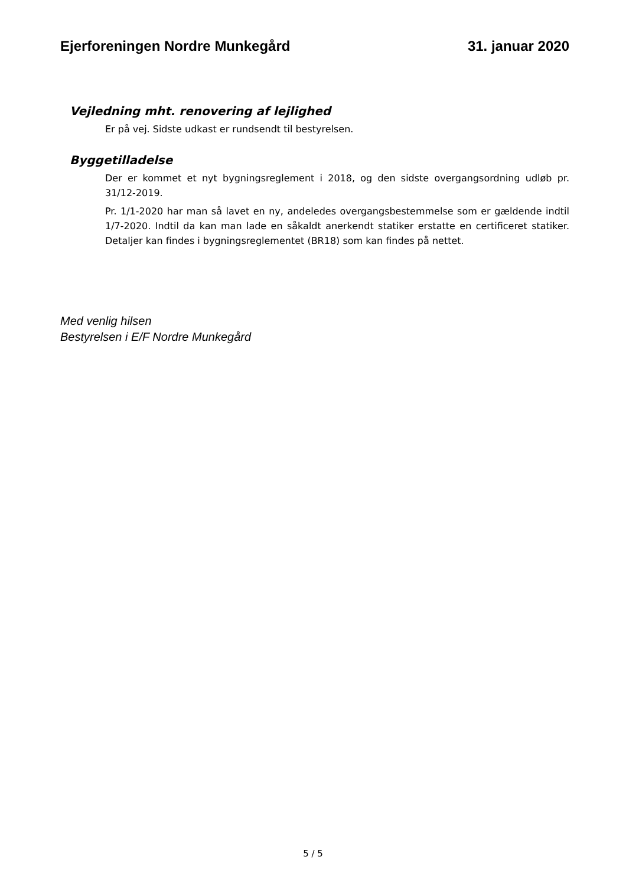Ejerforeningen Nordre Munkegård 31. januar 2020
Vejledning mht. renovering af lejlighed
Er på vej. Sidste udkast er rundsendt til bestyrelsen.
Byggetilladelse
Der er kommet et nyt bygningsreglement i 2018, og den sidste overgangsordning udløb pr. 31/12-2019.
Pr. 1/1-2020 har man så lavet en ny, andeledes overgangsbestemmelse som er gældende indtil 1/7-2020. Indtil da kan man lade en såkaldt anerkendt statiker erstatte en certificeret statiker. Detaljer kan findes i bygningsreglementet (BR18) som kan findes på nettet.
Med venlig hilsen
Bestyrelsen i E/F Nordre Munkegård
5 / 5